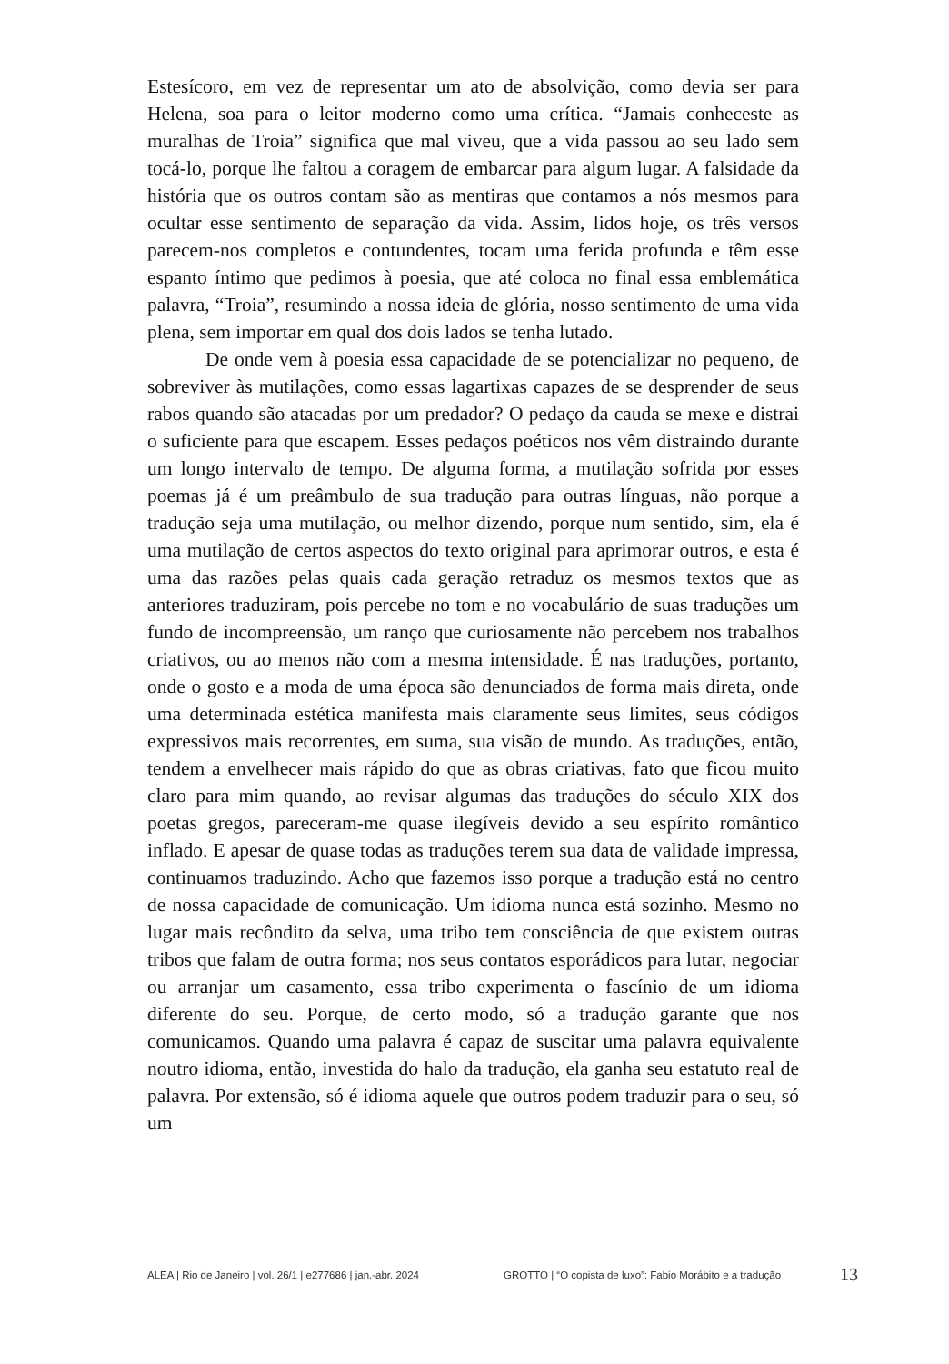Estesícoro, em vez de representar um ato de absolvição, como devia ser para Helena, soa para o leitor moderno como uma crítica. “Jamais conheceste as muralhas de Troia” significa que mal viveu, que a vida passou ao seu lado sem tocá-lo, porque lhe faltou a coragem de embarcar para algum lugar. A falsidade da história que os outros contam são as mentiras que contamos a nós mesmos para ocultar esse sentimento de separação da vida. Assim, lidos hoje, os três versos parecem-nos completos e contundentes, tocam uma ferida profunda e têm esse espanto íntimo que pedimos à poesia, que até coloca no final essa emblemática palavra, “Troia”, resumindo a nossa ideia de glória, nosso sentimento de uma vida plena, sem importar em qual dos dois lados se tenha lutado.
De onde vem à poesia essa capacidade de se potencializar no pequeno, de sobreviver às mutilações, como essas lagartixas capazes de se desprender de seus rabos quando são atacadas por um predador? O pedaço da cauda se mexe e distrai o suficiente para que escapem. Esses pedaços poéticos nos vêm distraindo durante um longo intervalo de tempo. De alguma forma, a mutilação sofrida por esses poemas já é um preâmbulo de sua tradução para outras línguas, não porque a tradução seja uma mutilação, ou melhor dizendo, porque num sentido, sim, ela é uma mutilação de certos aspectos do texto original para aprimorar outros, e esta é uma das razões pelas quais cada geração retraduz os mesmos textos que as anteriores traduziram, pois percebe no tom e no vocabulário de suas traduções um fundo de incompreensão, um ranço que curiosamente não percebem nos trabalhos criativos, ou ao menos não com a mesma intensidade. É nas traduções, portanto, onde o gosto e a moda de uma época são denunciados de forma mais direta, onde uma determinada estética manifesta mais claramente seus limites, seus códigos expressivos mais recorrentes, em suma, sua visão de mundo. As traduções, então, tendem a envelhecer mais rápido do que as obras criativas, fato que ficou muito claro para mim quando, ao revisar algumas das traduções do século XIX dos poetas gregos, pareceram-me quase ilegíveis devido a seu espírito romântico inflado. E apesar de quase todas as traduções terem sua data de validade impressa, continuamos traduzindo. Acho que fazemos isso porque a tradução está no centro de nossa capacidade de comunicação. Um idioma nunca está sozinho. Mesmo no lugar mais recôndito da selva, uma tribo tem consciência de que existem outras tribos que falam de outra forma; nos seus contatos esporádicos para lutar, negociar ou arranjar um casamento, essa tribo experimenta o fascínio de um idioma diferente do seu. Porque, de certo modo, só a tradução garante que nos comunicamos. Quando uma palavra é capaz de suscitar uma palavra equivalente noutro idioma, então, investida do halo da tradução, ela ganha seu estatuto real de palavra. Por extensão, só é idioma aquele que outros podem traduzir para o seu, só um
ALEA | Rio de Janeiro | vol. 26/1 | e277686 | jan.-abr. 2024 GROTTO | “O copista de luxo”: Fabio Morábito e a tradução 13